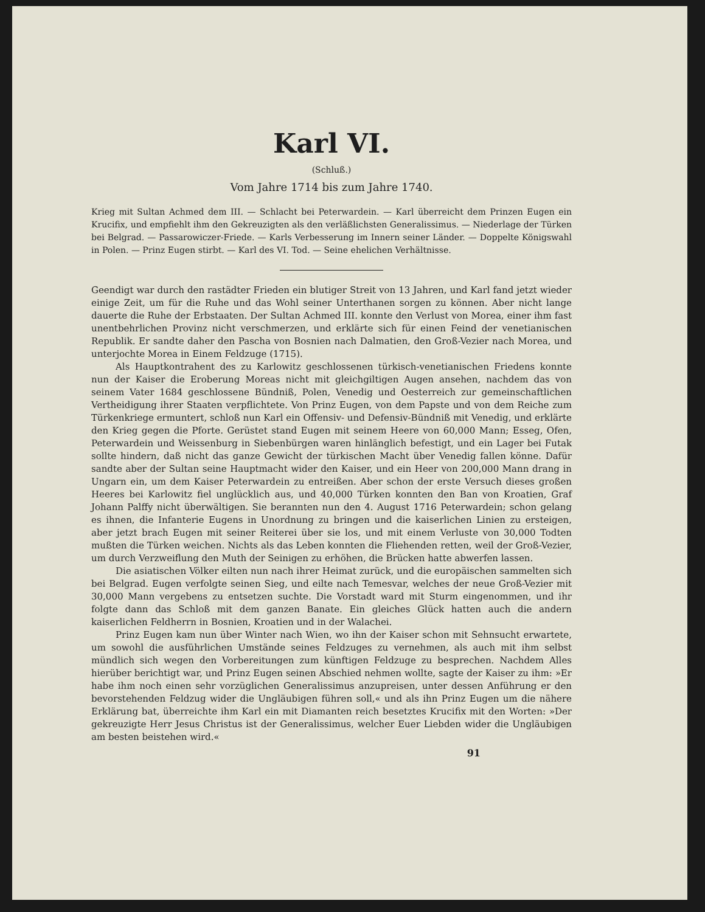Karl VI.
(Schluß.)
Vom Jahre 1714 bis zum Jahre 1740.
Krieg mit Sultan Achmed dem III. — Schlacht bei Peterwardein. — Karl überreicht dem Prinzen Eugen ein Krucifix, und empfiehlt ihm den Gekreuzigten als den verläßlichsten Generalissimus. — Niederlage der Türken bei Belgrad. — Passarowiczer-Friede. — Karls Verbesserung im Innern seiner Länder. — Doppelte Königswahl in Polen. — Prinz Eugen stirbt. — Karl des VI. Tod. — Seine ehelichen Verhältnisse.
Geendigt war durch den rastädter Frieden ein blutiger Streit von 13 Jahren, und Karl fand jetzt wieder einige Zeit, um für die Ruhe und das Wohl seiner Unterthanen sorgen zu können. Aber nicht lange dauerte die Ruhe der Erbstaaten. Der Sultan Achmed III. konnte den Verlust von Morea, einer ihm fast unentbehrlichen Provinz nicht verschmerzen, und erklärte sich für einen Feind der venetianischen Republik. Er sandte daher den Pascha von Bosnien nach Dalmatien, den Groß-Vezier nach Morea, und unterjochte Morea in Einem Feldzuge (1715).
Als Hauptkontrahent des zu Karlowitz geschlossenen türkisch-venetianischen Friedens konnte nun der Kaiser die Eroberung Moreas nicht mit gleichgiltigen Augen ansehen, nachdem das von seinem Vater 1684 geschlossene Bündniß, Polen, Venedig und Oesterreich zur gemeinschaftlichen Vertheidigung ihrer Staaten verpflichtete. Von Prinz Eugen, von dem Papste und von dem Reiche zum Türkenkriege ermuntert, schloß nun Karl ein Offensiv- und Defensiv-Bündniß mit Venedig, und erklärte den Krieg gegen die Pforte. Gerüstet stand Eugen mit seinem Heere von 60,000 Mann; Esseg, Ofen, Peterwardein und Weissenburg in Siebenbürgen waren hinlänglich befestigt, und ein Lager bei Futak sollte hindern, daß nicht das ganze Gewicht der türkischen Macht über Venedig fallen könne. Dafür sandte aber der Sultan seine Hauptmacht wider den Kaiser, und ein Heer von 200,000 Mann drang in Ungarn ein, um dem Kaiser Peterwardein zu entreißen. Aber schon der erste Versuch dieses großen Heeres bei Karlowitz fiel unglücklich aus, und 40,000 Türken konnten den Ban von Kroatien, Graf Johann Palffy nicht überwältigen. Sie berannten nun den 4. August 1716 Peterwardein; schon gelang es ihnen, die Infanterie Eugens in Unordnung zu bringen und die kaiserlichen Linien zu ersteigen, aber jetzt brach Eugen mit seiner Reiterei über sie los, und mit einem Verluste von 30,000 Todten mußten die Türken weichen. Nichts als das Leben konnten die Fliehenden retten, weil der Groß-Vezier, um durch Verzweiflung den Muth der Seinigen zu erhöhen, die Brücken hatte abwerfen lassen.
Die asiatischen Völker eilten nun nach ihrer Heimat zurück, und die europäischen sammelten sich bei Belgrad. Eugen verfolgte seinen Sieg, und eilte nach Temesvar, welches der neue Groß-Vezier mit 30,000 Mann vergebens zu entsetzen suchte. Die Vorstadt ward mit Sturm eingenommen, und ihr folgte dann das Schloß mit dem ganzen Banate. Ein gleiches Glück hatten auch die andern kaiserlichen Feldherrn in Bosnien, Kroatien und in der Walachei.
Prinz Eugen kam nun über Winter nach Wien, wo ihn der Kaiser schon mit Sehnsucht erwartete, um sowohl die ausführlichen Umstände seines Feldzuges zu vernehmen, als auch mit ihm selbst mündlich sich wegen den Vorbereitungen zum künftigen Feldzuge zu besprechen. Nachdem Alles hierüber berichtigt war, und Prinz Eugen seinen Abschied nehmen wollte, sagte der Kaiser zu ihm: »Er habe ihm noch einen sehr vorzüglichen Generalissimus anzupreisen, unter dessen Anführung er den bevorstehenden Feldzug wider die Ungläubigen führen soll,« und als ihn Prinz Eugen um die nähere Erklärung bat, überreichte ihm Karl ein mit Diamanten reich besetztes Krucifix mit den Worten: »Der gekreuzigte Herr Jesus Christus ist der Generalissimus, welcher Euer Liebden wider die Ungläubigen am besten beistehen wird.«
91